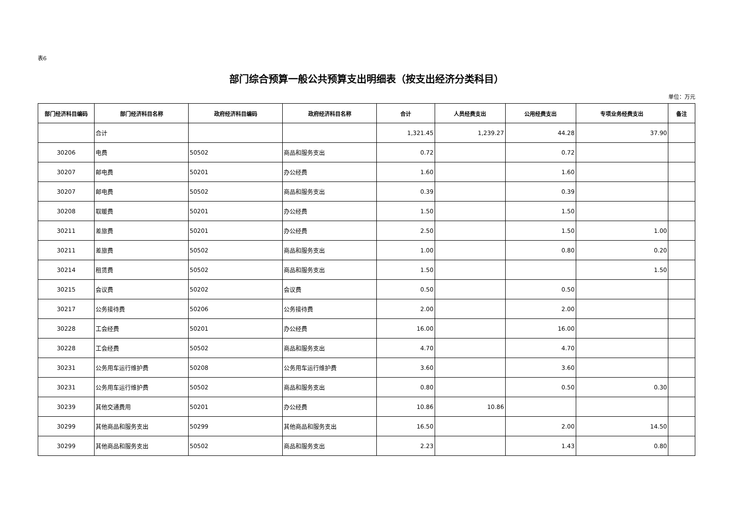表6
部门综合预算一般公共预算支出明细表（按支出经济分类科目）
单位：万元
| 部门经济科目编码 | 部门经济科目名称 | 政府经济科目编码 | 政府经济科目名称 | 合计 | 人员经费支出 | 公用经费支出 | 专项业务经费支出 | 备注 |
| --- | --- | --- | --- | --- | --- | --- | --- | --- |
| | 合计 | | | 1,321.45 | 1,239.27 | 44.28 | 37.90 | |
| 30206 | 电费 | 50502 | 商品和服务支出 | 0.72 | | 0.72 | | |
| 30207 | 邮电费 | 50201 | 办公经费 | 1.60 | | 1.60 | | |
| 30207 | 邮电费 | 50502 | 商品和服务支出 | 0.39 | | 0.39 | | |
| 30208 | 取暖费 | 50201 | 办公经费 | 1.50 | | 1.50 | | |
| 30211 | 差旅费 | 50201 | 办公经费 | 2.50 | | 1.50 | 1.00 | |
| 30211 | 差旅费 | 50502 | 商品和服务支出 | 1.00 | | 0.80 | 0.20 | |
| 30214 | 租赁费 | 50502 | 商品和服务支出 | 1.50 | | | 1.50 | |
| 30215 | 会议费 | 50202 | 会议费 | 0.50 | | 0.50 | | |
| 30217 | 公务接待费 | 50206 | 公务接待费 | 2.00 | | 2.00 | | |
| 30228 | 工会经费 | 50201 | 办公经费 | 16.00 | | 16.00 | | |
| 30228 | 工会经费 | 50502 | 商品和服务支出 | 4.70 | | 4.70 | | |
| 30231 | 公务用车运行维护费 | 50208 | 公务用车运行维护费 | 3.60 | | 3.60 | | |
| 30231 | 公务用车运行维护费 | 50502 | 商品和服务支出 | 0.80 | | 0.50 | 0.30 | |
| 30239 | 其他交通费用 | 50201 | 办公经费 | 10.86 | 10.86 | | | |
| 30299 | 其他商品和服务支出 | 50299 | 其他商品和服务支出 | 16.50 | | 2.00 | 14.50 | |
| 30299 | 其他商品和服务支出 | 50502 | 商品和服务支出 | 2.23 | | 1.43 | 0.80 | |